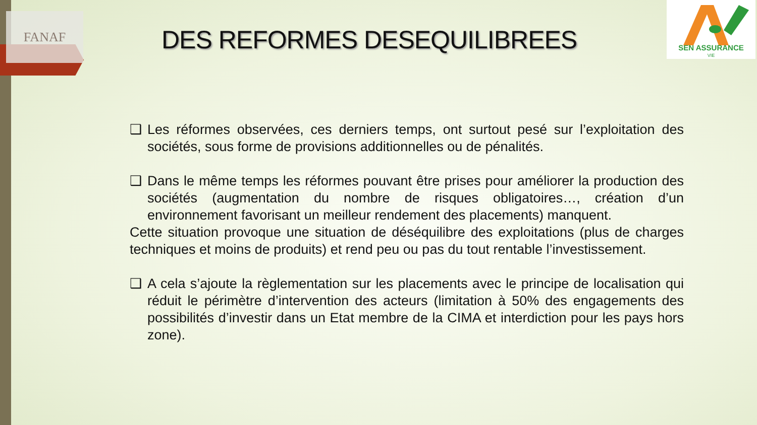FANAF
SEN ASSURANCE
VIE
DES REFORMES DESEQUILIBREES
❑ Les réformes observées, ces derniers temps, ont surtout pesé sur l’exploitation des sociétés, sous forme de provisions additionnelles ou de pénalités.
❑ Dans le même temps les réformes pouvant être prises pour améliorer la production des sociétés (augmentation du nombre de risques obligatoires…, création d’un environnement favorisant un meilleur rendement des placements) manquent.
Cette situation provoque une situation de déséquilibre des exploitations (plus de charges techniques et moins de produits) et rend peu ou pas du tout rentable l’investissement.
❑ A cela s’ajoute la règlementation sur les placements avec le principe de localisation qui réduit le périmètre d’intervention des acteurs (limitation à 50% des engagements des possibilités d’investir dans un Etat membre de la CIMA et interdiction pour les pays hors zone).